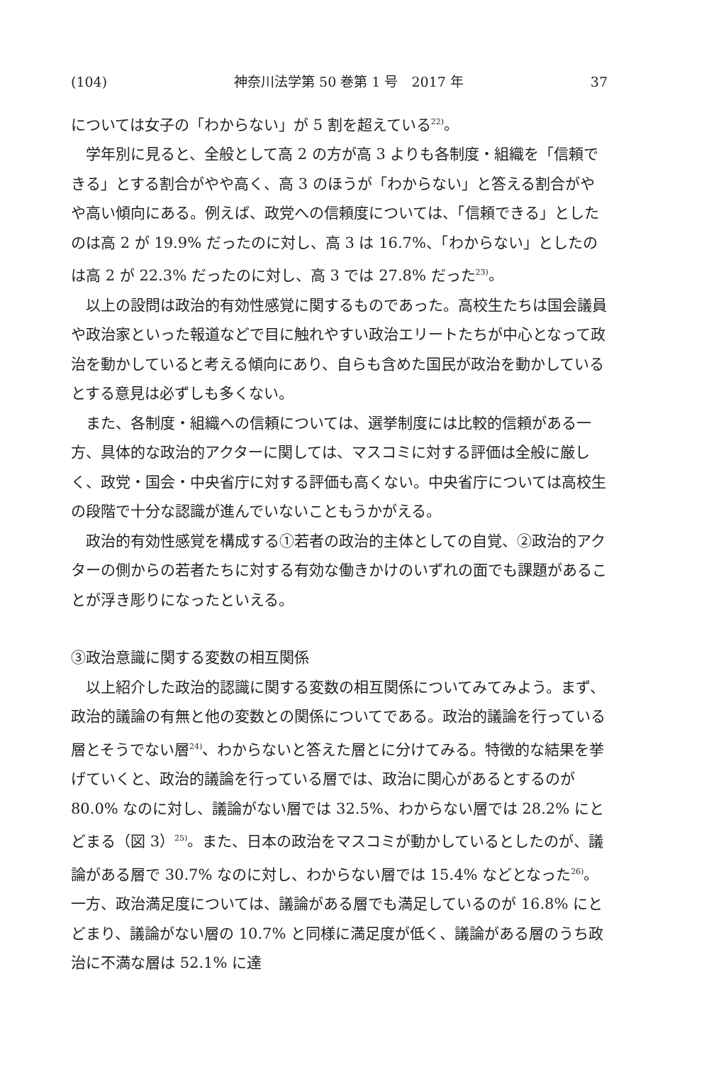(104) 神奈川法学第 50 巻第 1 号　2017 年 37
については女子の「わからない」が 5 割を超えている<sup>22)</sup>。
学年別に見ると、全般として高 2 の方が高 3 よりも各制度・組織を「信頼できる」とする割合がやや高く、高 3 のほうが「わからない」と答える割合がやや高い傾向にある。例えば、政党への信頼度については、「信頼できる」としたのは高 2 が 19.9% だったのに対し、高 3 は 16.7%、「わからない」としたのは高 2 が 22.3% だったのに対し、高 3 では 27.8% だった<sup>23)</sup>。
以上の設問は政治的有効性感覚に関するものであった。高校生たちは国会議員や政治家といった報道などで目に触れやすい政治エリートたちが中心となって政治を動かしていると考える傾向にあり、自らも含めた国民が政治を動かしているとする意見は必ずしも多くない。
また、各制度・組織への信頼については、選挙制度には比較的信頼がある一方、具体的な政治的アクターに関しては、マスコミに対する評価は全般に厳しく、政党・国会・中央省庁に対する評価も高くない。中央省庁については高校生の段階で十分な認識が進んでいないこともうかがえる。
政治的有効性感覚を構成する①若者の政治的主体としての自覚、②政治的アクターの側からの若者たちに対する有効な働きかけのいずれの面でも課題があることが浮き彫りになったといえる。
③政治意識に関する変数の相互関係
以上紹介した政治的認識に関する変数の相互関係についてみてみよう。まず、政治的議論の有無と他の変数との関係についてである。政治的議論を行っている層とそうでない層<sup>24)</sup>、わからないと答えた層とに分けてみる。特徴的な結果を挙げていくと、政治的議論を行っている層では、政治に関心があるとするのが 80.0% なのに対し、議論がない層では 32.5%、わからない層では 28.2% にとどまる（図 3）<sup>25)</sup>。また、日本の政治をマスコミが動かしているとしたのが、議論がある層で 30.7% なのに対し、わからない層では 15.4% などとなった<sup>26)</sup>。一方、政治満足度については、議論がある層でも満足しているのが 16.8% にとどまり、議論がない層の 10.7% と同様に満足度が低く、議論がある層のうち政治に不満な層は 52.1% に達